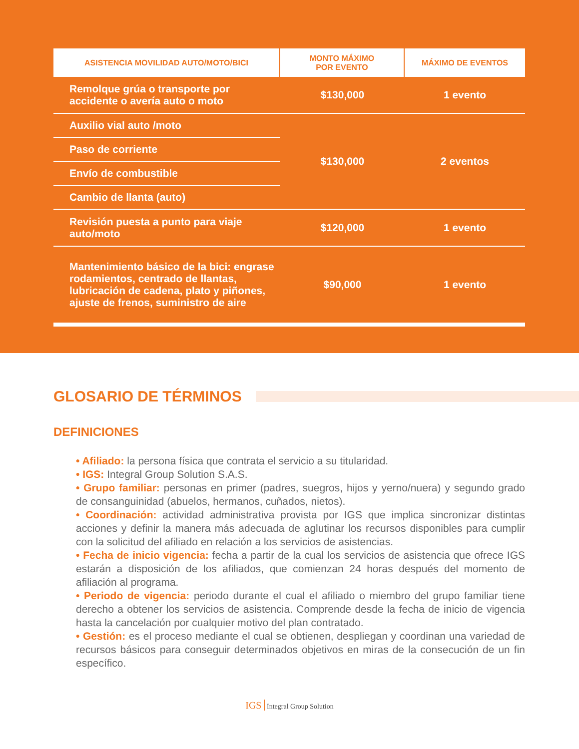| ASISTENCIA MOVILIDAD AUTO/MOTO/BICI | MONTO MÁXIMO POR EVENTO | MÁXIMO DE EVENTOS |
| --- | --- | --- |
| Remolque grúa o transporte por accidente o avería auto o moto | $130,000 | 1 evento |
| Auxilio vial auto /moto | $130,000 | 2 eventos |
| Paso de corriente | | |
| Envío de combustible | | |
| Cambio de llanta (auto) | | |
| Revisión puesta a punto para viaje auto/moto | $120,000 | 1 evento |
| Mantenimiento básico de la bici: engrase rodamientos, centrado de llantas, lubricación de cadena, plato y piñones, ajuste de frenos, suministro de aire | $90,000 | 1 evento |
GLOSARIO DE TÉRMINOS
DEFINICIONES
• Afiliado: la persona física que contrata el servicio a su titularidad.
• IGS: Integral Group Solution S.A.S.
• Grupo familiar: personas en primer (padres, suegros, hijos y yerno/nuera) y segundo grado de consanguinidad (abuelos, hermanos, cuñados, nietos).
• Coordinación: actividad administrativa provista por IGS que implica sincronizar distintas acciones y definir la manera más adecuada de aglutinar los recursos disponibles para cumplir con la solicitud del afiliado en relación a los servicios de asistencias.
• Fecha de inicio vigencia: fecha a partir de la cual los servicios de asistencia que ofrece IGS estarán a disposición de los afiliados, que comienzan 24 horas después del momento de afiliación al programa.
• Periodo de vigencia: periodo durante el cual el afiliado o miembro del grupo familiar tiene derecho a obtener los servicios de asistencia. Comprende desde la fecha de inicio de vigencia hasta la cancelación por cualquier motivo del plan contratado.
• Gestión: es el proceso mediante el cual se obtienen, despliegan y coordinan una variedad de recursos básicos para conseguir determinados objetivos en miras de la consecución de un fin específico.
IGS Integral Group Solution